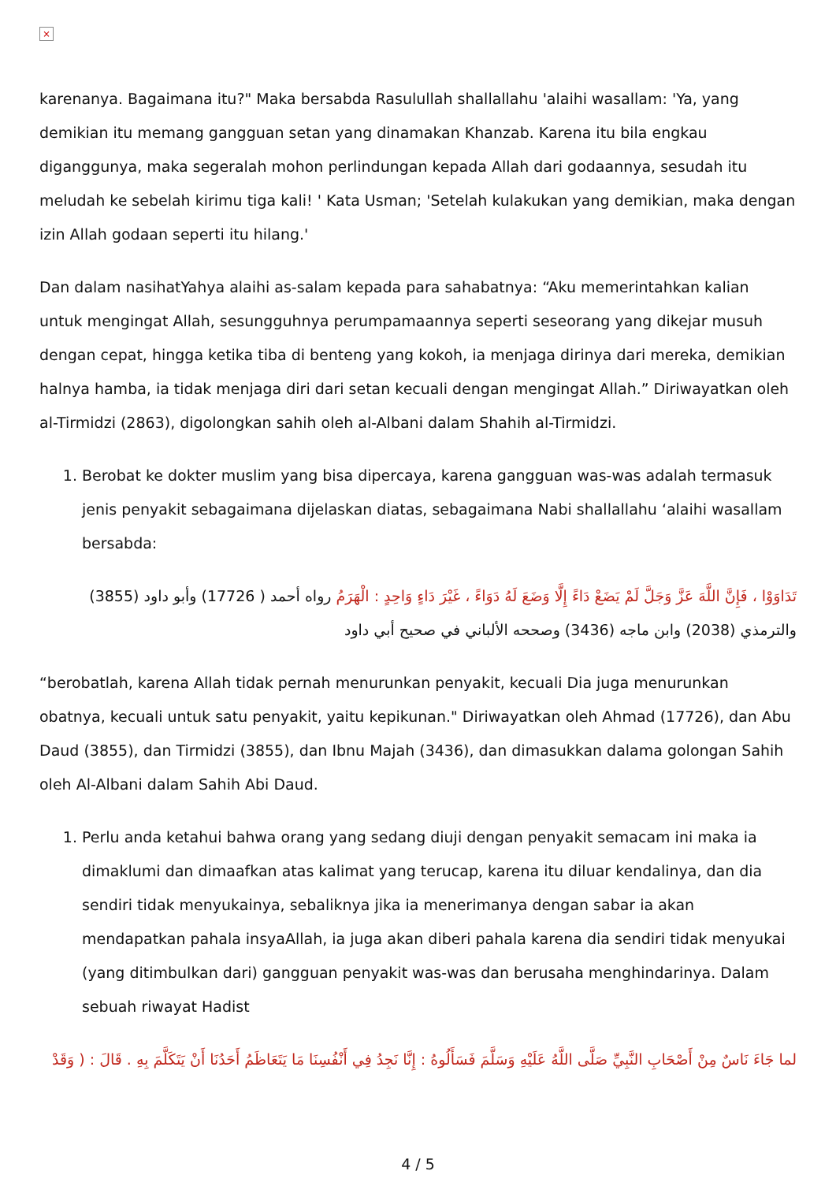×
karenanya. Bagaimana itu?" Maka bersabda Rasulullah shallallahu 'alaihi wasallam: 'Ya, yang demikian itu memang gangguan setan yang dinamakan Khanzab. Karena itu bila engkau diganggunya, maka segeralah mohon perlindungan kepada Allah dari godaannya, sesudah itu meludah ke sebelah kirimu tiga kali! ' Kata Usman; 'Setelah kulakukan yang demikian, maka dengan izin Allah godaan seperti itu hilang.'
Dan dalam nasihatYahya alaihi as-salam kepada para sahabatnya: “Aku memerintahkan kalian untuk mengingat Allah, sesungguhnya perumpamaannya seperti seseorang yang dikejar musuh dengan cepat, hingga ketika tiba di benteng yang kokoh, ia menjaga dirinya dari mereka, demikian halnya hamba, ia tidak menjaga diri dari setan kecuali dengan mengingat Allah.” Diriwayatkan oleh al-Tirmidzi (2863), digolongkan sahih oleh al-Albani dalam Shahih al-Tirmidzi.
1. Berobat ke dokter muslim yang bisa dipercaya, karena gangguan was-was adalah termasuk jenis penyakit sebagaimana dijelaskan diatas, sebagaimana Nabi shallallahu ‘alaihi wasallam bersabda:
تَدَاوَوْا ، فَإِنَّ اللَّهَ عَزَّ وَجَلَّ لَمْ يَضَعْ دَاءً إِلَّا وَضَعَ لَهُ دَوَاءً ، غَيْرَ دَاءٍ وَاحِدٍ : الْهَرَمُ رواه أحمد ( 17726) وأبو داود (3855) والترمذي (2038) وابن ماجه (3436) وصححه الألباني في صحيح أبي داود
“berobatlah, karena Allah tidak pernah menurunkan penyakit, kecuali Dia juga menurunkan obatnya, kecuali untuk satu penyakit, yaitu kepikunan." Diriwayatkan oleh Ahmad (17726), dan Abu Daud (3855), dan Tirmidzi (3855), dan Ibnu Majah (3436), dan dimasukkan dalama golongan Sahih oleh Al-Albani dalam Sahih Abi Daud.
1. Perlu anda ketahui bahwa orang yang sedang diuji dengan penyakit semacam ini maka ia dimaklumi dan dimaafkan atas kalimat yang terucap, karena itu diluar kendalinya, dan dia sendiri tidak menyukainya, sebaliknya jika ia menerimanya dengan sabar ia akan mendapatkan pahala insyaAllah, ia juga akan diberi pahala karena dia sendiri tidak menyukai (yang ditimbulkan dari) gangguan penyakit was-was dan berusaha menghindarinya. Dalam sebuah riwayat Hadist
لما جَاءَ نَاسٌ مِنْ أَصْحَابِ النَّبِيِّ صَلَّى اللَّهُ عَلَيْهِ وَسَلَّمَ فَسَأَلُوهُ : إِنَّا نَجِدُ فِي أَنْفُسِنَا مَا يَتَعَاظَمُ أَحَدُنَا أَنْ يَتَكَلَّمَ بِهِ . قَالَ : ( وَقَدْ
4 / 5